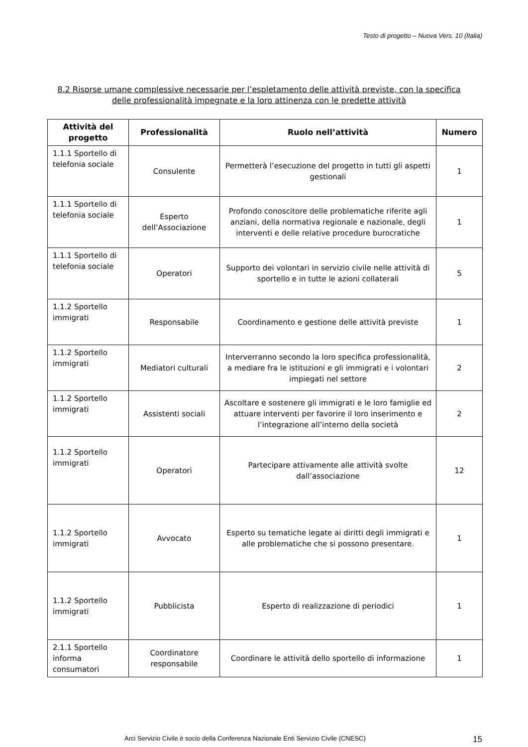Testo di progetto – Nuova Vers. 10 (Italia)
8.2 Risorse umane complessive necessarie per l’espletamento delle attività previste, con la specifica delle professionalità impegnate e la loro attinenza con le predette attività
| Attività del progetto | Professionalità | Ruolo nell’attività | Numero |
| --- | --- | --- | --- |
| 1.1.1 Sportello di telefonia sociale | Consulente | Permetterà l’esecuzione del progetto in tutti gli aspetti gestionali | 1 |
| 1.1.1 Sportello di telefonia sociale | Esperto dell’Associazione | Profondo conoscitore delle problematiche riferite agli anziani, della normativa regionale e nazionale, degli interventi e delle relative procedure burocratiche | 1 |
| 1.1.1 Sportello di telefonia sociale | Operatori | Supporto dei volontari in servizio civile nelle attività di sportello e in tutte le azioni collaterali | 5 |
| 1.1.2 Sportello immigrati | Responsabile | Coordinamento e gestione delle attività previste | 1 |
| 1.1.2 Sportello immigrati | Mediatori culturali | Interverranno secondo la loro specifica professionalità, a mediare fra le istituzioni e gli immigrati e i volontari impiegati nel settore | 2 |
| 1.1.2 Sportello immigrati | Assistenti sociali | Ascoltare e sostenere gli immigrati e le loro famiglie ed attuare interventi per favorire il loro inserimento e l’integrazione all’interno della società | 2 |
| 1.1.2 Sportello immigrati | Operatori | Partecipare attivamente alle attività svolte dall’associazione | 12 |
| 1.1.2 Sportello immigrati | Avvocato | Esperto su tematiche legate ai diritti degli immigrati e alle problematiche che si possono presentare. | 1 |
| 1.1.2 Sportello immigrati | Pubblicista | Esperto di realizzazione di periodici | 1 |
| 2.1.1 Sportello informa consumatori | Coordinatore responsabile | Coordinare le attività dello sportello di informazione | 1 |
Arci Servizio Civile è socio della Conferenza Nazionale Enti Servizio Civile (CNESC) 15